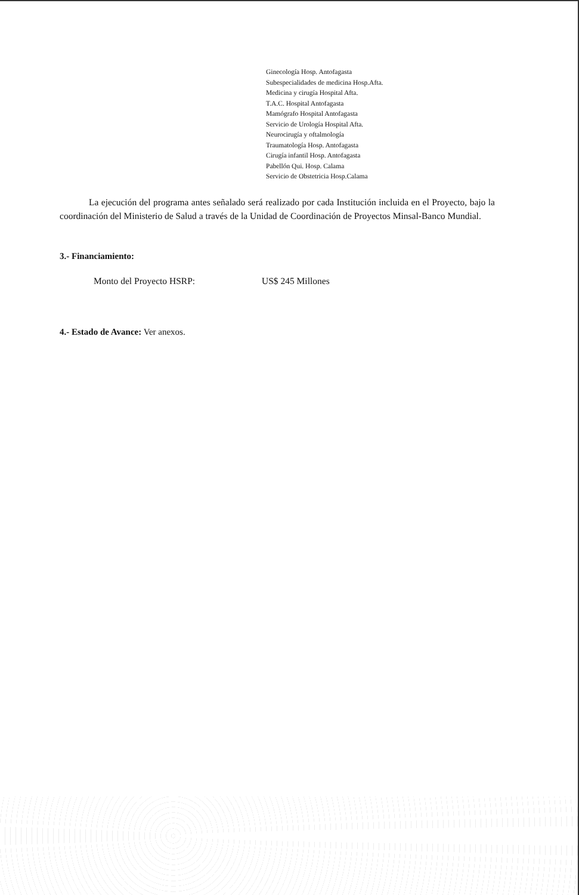Ginecología Hosp. Antofagasta
Subespecialidades de medicina Hosp.Afta.
Medicina y cirugía Hospital Afta.
T.A.C. Hospital Antofagasta
Mamógrafo Hospital Antofagasta
Servicio de Urología Hospital Afta.
Neurocirugía y oftalmología
Traumatología Hosp. Antofagasta
Cirugía infantil Hosp. Antofagasta
Pabellón Qui. Hosp. Calama
Servicio de Obstetricia Hosp.Calama
La ejecución del programa antes señalado será realizado por cada Institución incluida en el Proyecto, bajo la coordinación del Ministerio de Salud a través de la Unidad de Coordinación de Proyectos Minsal-Banco Mundial.
3.- Financiamiento:
Monto del Proyecto HSRP: US$ 245 Millones
4.- Estado de Avance: Ver anexos.